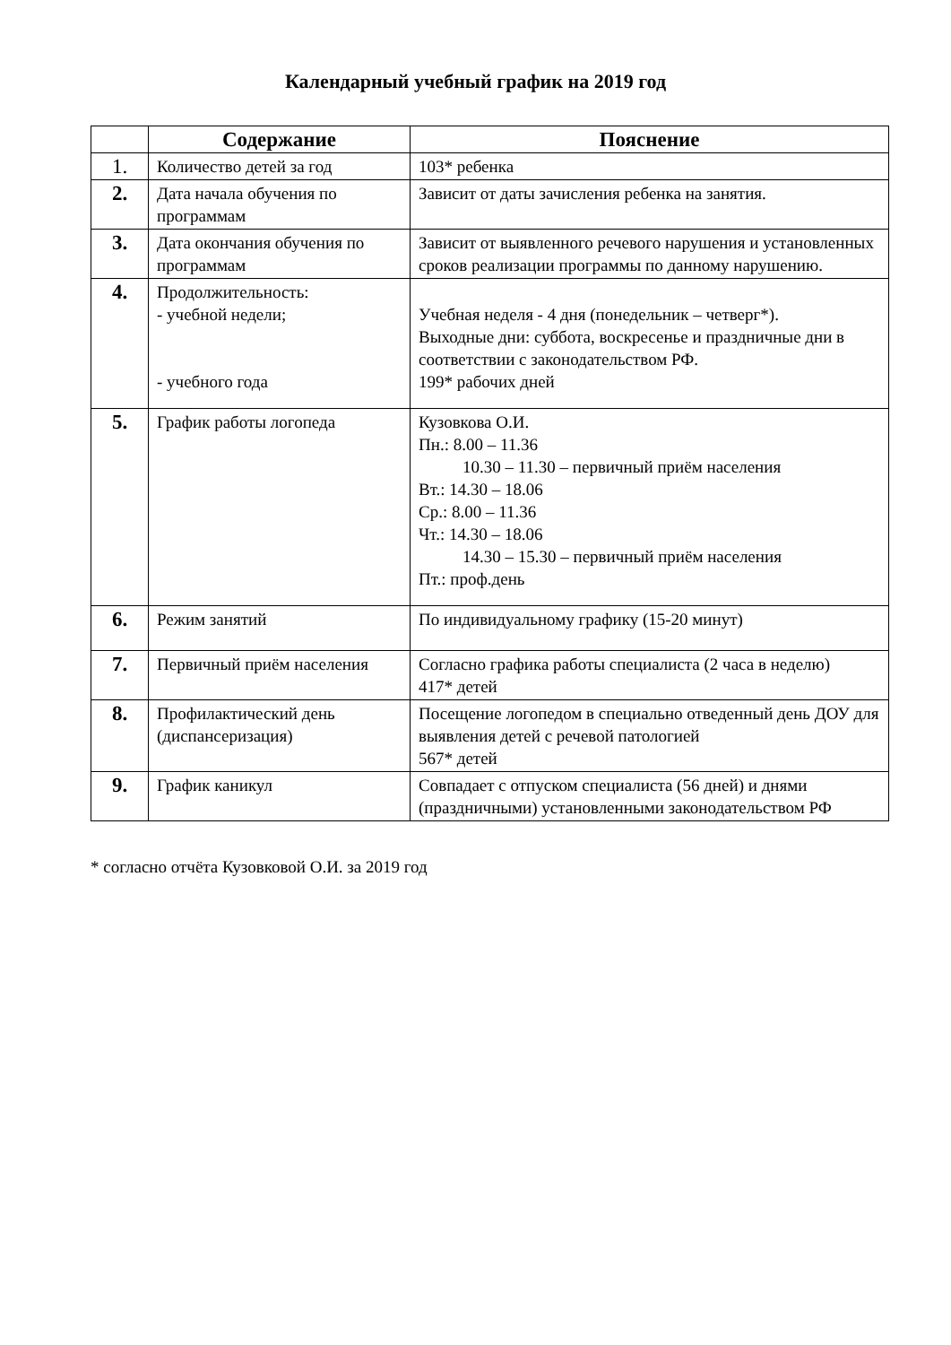Календарный учебный график на 2019 год
| | Содержание | Пояснение |
| --- | --- | --- |
| 1. | Количество детей за год | 103* ребенка |
| 2. | Дата начала обучения по программам | Зависит от даты зачисления ребенка на занятия. |
| 3. | Дата окончания обучения по программам | Зависит от выявленного речевого нарушения и установленных сроков реализации программы по данному нарушению. |
| 4. | Продолжительность: - учебной недели; - учебного года | Учебная неделя - 4 дня (понедельник – четверг*). Выходные дни: суббота, воскресенье и праздничные дни в соответствии с законодательством РФ. 199* рабочих дней |
| 5. | График работы логопеда | Кузовкова О.И. Пн.: 8.00 – 11.36 10.30 – 11.30 – первичный приём населения Вт.: 14.30 – 18.06 Ср.: 8.00 – 11.36 Чт.: 14.30 – 18.06 14.30 – 15.30 – первичный приём населения Пт.: проф.день |
| 6. | Режим занятий | По индивидуальному графику (15-20 минут) |
| 7. | Первичный приём населения | Согласно графика работы специалиста (2 часа в неделю) 417* детей |
| 8. | Профилактический день (диспансеризация) | Посещение логопедом в специально отведенный день ДОУ для выявления детей с речевой патологией 567* детей |
| 9. | График каникул | Совпадает с отпуском специалиста (56 дней) и днями (праздничными) установленными законодательством РФ |
* согласно отчёта Кузовковой О.И. за 2019 год